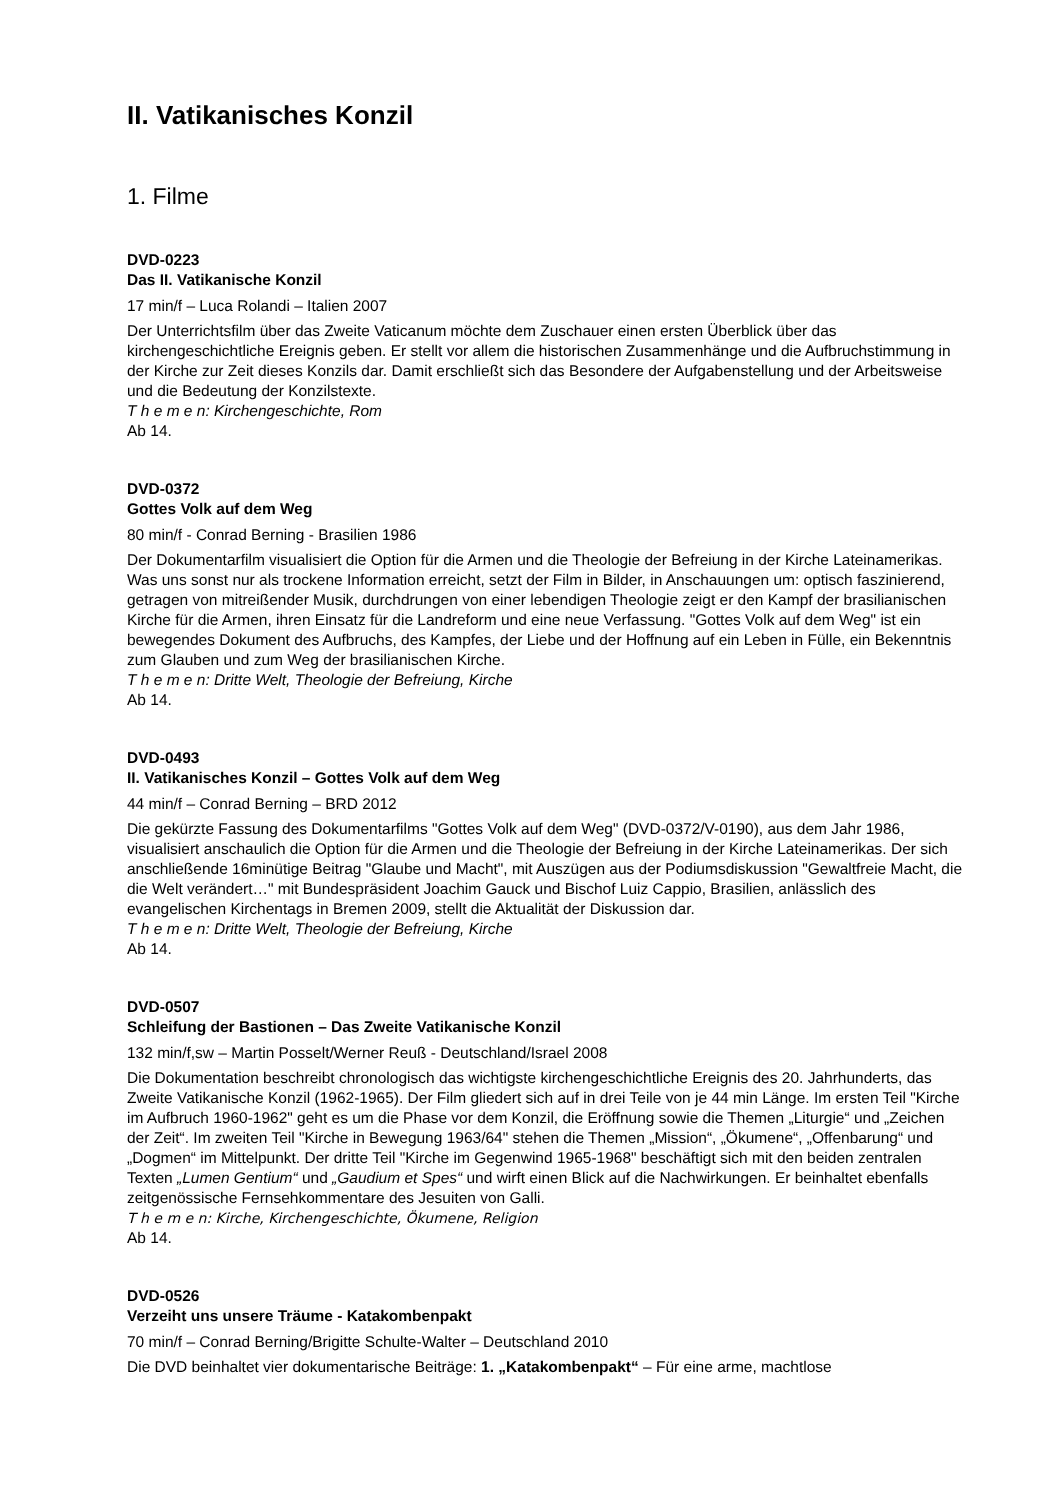II. Vatikanisches Konzil
1. Filme
DVD-0223
Das II. Vatikanische Konzil
17 min/f – Luca Rolandi – Italien 2007
Der Unterrichtsfilm über das Zweite Vaticanum möchte dem Zuschauer einen ersten Überblick über das kirchengeschichtliche Ereignis geben. Er stellt vor allem die historischen Zusammenhänge und die Aufbruchstimmung in der Kirche zur Zeit dieses Konzils dar. Damit erschließt sich das Besondere der Aufgabenstellung und der Arbeitsweise und die Bedeutung der Konzilstexte.
T h e m e n: Kirchengeschichte, Rom
Ab 14.
DVD-0372
Gottes Volk auf dem Weg
80 min/f - Conrad Berning - Brasilien 1986
Der Dokumentarfilm visualisiert die Option für die Armen und die Theologie der Befreiung in der Kirche Lateinamerikas. Was uns sonst nur als trockene Information erreicht, setzt der Film in Bilder, in Anschauungen um: optisch faszinierend, getragen von mitreißender Musik, durchdrungen von einer lebendigen Theologie zeigt er den Kampf der brasilianischen Kirche für die Armen, ihren Einsatz für die Landreform und eine neue Verfassung. "Gottes Volk auf dem Weg" ist ein bewegendes Dokument des Aufbruchs, des Kampfes, der Liebe und der Hoffnung auf ein Leben in Fülle, ein Bekenntnis zum Glauben und zum Weg der brasilianischen Kirche.
T h e m e n: Dritte Welt, Theologie der Befreiung, Kirche
Ab 14.
DVD-0493
II. Vatikanisches Konzil – Gottes Volk auf dem Weg
44 min/f – Conrad Berning – BRD 2012
Die gekürzte Fassung des Dokumentarfilms "Gottes Volk auf dem Weg" (DVD-0372/V-0190), aus dem Jahr 1986, visualisiert anschaulich die Option für die Armen und die Theologie der Befreiung in der Kirche Lateinamerikas. Der sich anschließende 16minütige Beitrag "Glaube und Macht", mit Auszügen aus der Podiumsdiskussion "Gewaltfreie Macht, die die Welt verändert…" mit Bundespräsident Joachim Gauck und Bischof Luiz Cappio, Brasilien, anlässlich des evangelischen Kirchentags in Bremen 2009, stellt die Aktualität der Diskussion dar.
T h e m e n: Dritte Welt, Theologie der Befreiung, Kirche
Ab 14.
DVD-0507
Schleifung der Bastionen – Das Zweite Vatikanische Konzil
132 min/f,sw – Martin Posselt/Werner Reuß - Deutschland/Israel 2008
Die Dokumentation beschreibt chronologisch das wichtigste kirchengeschichtliche Ereignis des 20. Jahrhunderts, das Zweite Vatikanische Konzil (1962-1965). Der Film gliedert sich auf in drei Teile von je 44 min Länge. Im ersten Teil "Kirche im Aufbruch 1960-1962" geht es um die Phase vor dem Konzil, die Eröffnung sowie die Themen „Liturgie“ und „Zeichen der Zeit“. Im zweiten Teil "Kirche in Bewegung 1963/64" stehen die Themen „Mission“, „Ökumene“, „Offenbarung“ und „Dogmen“ im Mittelpunkt. Der dritte Teil "Kirche im Gegenwind 1965-1968" beschäftigt sich mit den beiden zentralen Texten „Lumen Gentium“ und „Gaudium et Spes“ und wirft einen Blick auf die Nachwirkungen. Er beinhaltet ebenfalls zeitgenössische Fernsehkommentare des Jesuiten von Galli.
T h e m e n: Kirche, Kirchengeschichte, Ökumene, Religion
Ab 14.
DVD-0526
Verzeiht uns unsere Träume - Katakombenpakt
70 min/f – Conrad Berning/Brigitte Schulte-Walter – Deutschland 2010
Die DVD beinhaltet vier dokumentarische Beiträge: 1. „Katakombenpakt“ – Für eine arme, machtlose